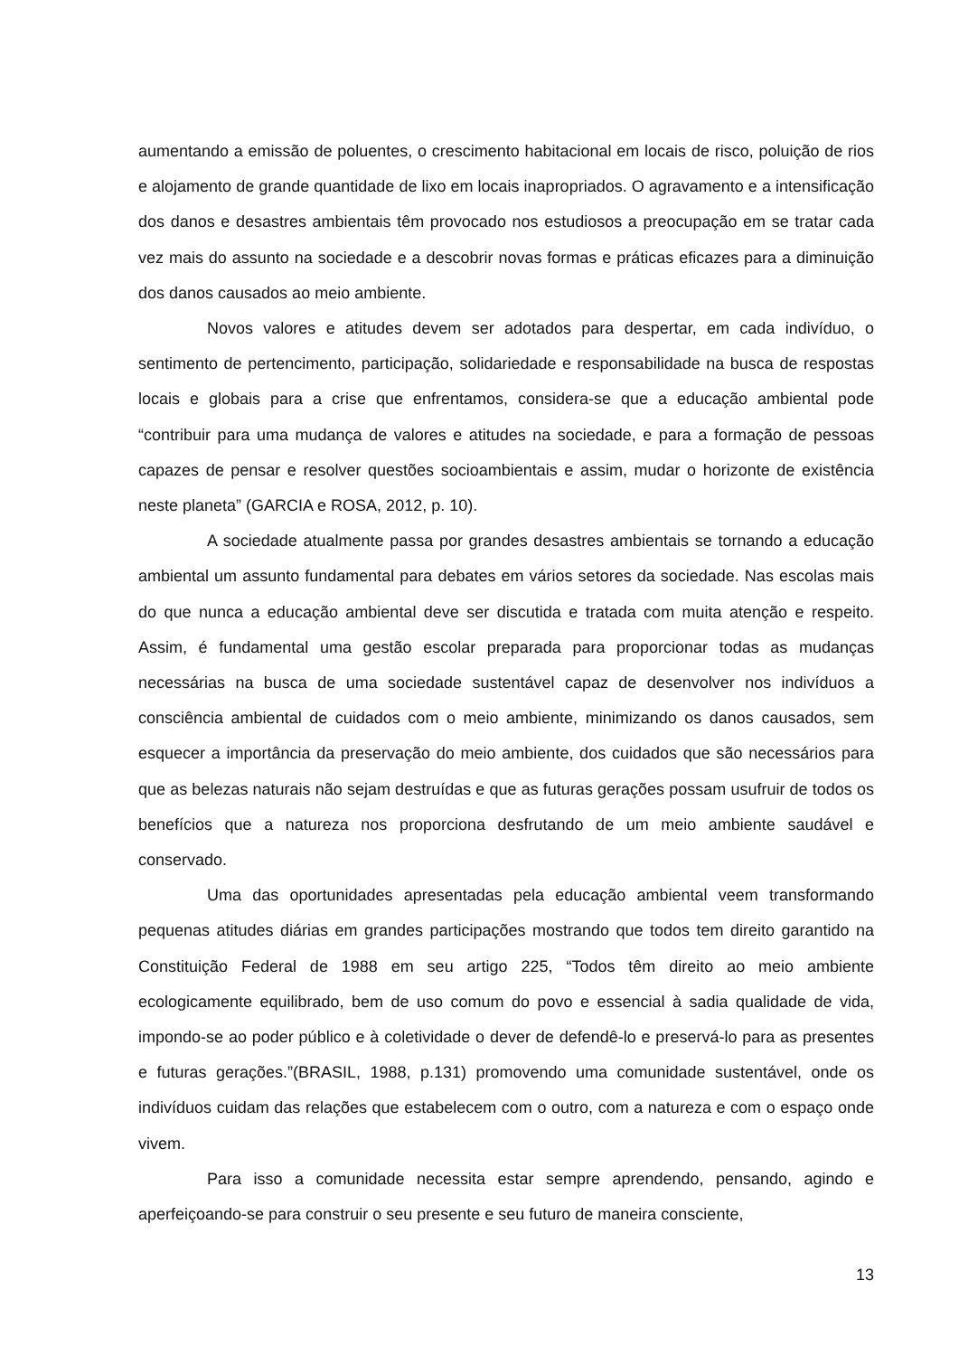aumentando a emissão de poluentes, o crescimento habitacional em locais de risco, poluição de rios e alojamento de grande quantidade de lixo em locais inapropriados. O agravamento e a intensificação dos danos e desastres ambientais têm provocado nos estudiosos a preocupação em se tratar cada vez mais do assunto na sociedade e a descobrir novas formas e práticas eficazes para a diminuição dos danos causados ao meio ambiente.
Novos valores e atitudes devem ser adotados para despertar, em cada indivíduo, o sentimento de pertencimento, participação, solidariedade e responsabilidade na busca de respostas locais e globais para a crise que enfrentamos, considera-se que a educação ambiental pode “contribuir para uma mudança de valores e atitudes na sociedade, e para a formação de pessoas capazes de pensar e resolver questões socioambientais e assim, mudar o horizonte de existência neste planeta” (GARCIA e ROSA, 2012, p. 10).
A sociedade atualmente passa por grandes desastres ambientais se tornando a educação ambiental um assunto fundamental para debates em vários setores da sociedade. Nas escolas mais do que nunca a educação ambiental deve ser discutida e tratada com muita atenção e respeito. Assim, é fundamental uma gestão escolar preparada para proporcionar todas as mudanças necessárias na busca de uma sociedade sustentável capaz de desenvolver nos indivíduos a consciência ambiental de cuidados com o meio ambiente, minimizando os danos causados, sem esquecer a importância da preservação do meio ambiente, dos cuidados que são necessários para que as belezas naturais não sejam destruídas e que as futuras gerações possam usufruir de todos os benefícios que a natureza nos proporciona desfrutando de um meio ambiente saudável e conservado.
Uma das oportunidades apresentadas pela educação ambiental veem transformando pequenas atitudes diárias em grandes participações mostrando que todos tem direito garantido na Constituição Federal de 1988 em seu artigo 225, “Todos têm direito ao meio ambiente ecologicamente equilibrado, bem de uso comum do povo e essencial à sadia qualidade de vida, impondo-se ao poder público e à coletividade o dever de defendê-lo e preservá-lo para as presentes e futuras gerações.”(BRASIL, 1988, p.131) promovendo uma comunidade sustentável, onde os indivíduos cuidam das relações que estabelecem com o outro, com a natureza e com o espaço onde vivem.
Para isso a comunidade necessita estar sempre aprendendo, pensando, agindo e aperfeiçoando-se para construir o seu presente e seu futuro de maneira consciente,
13